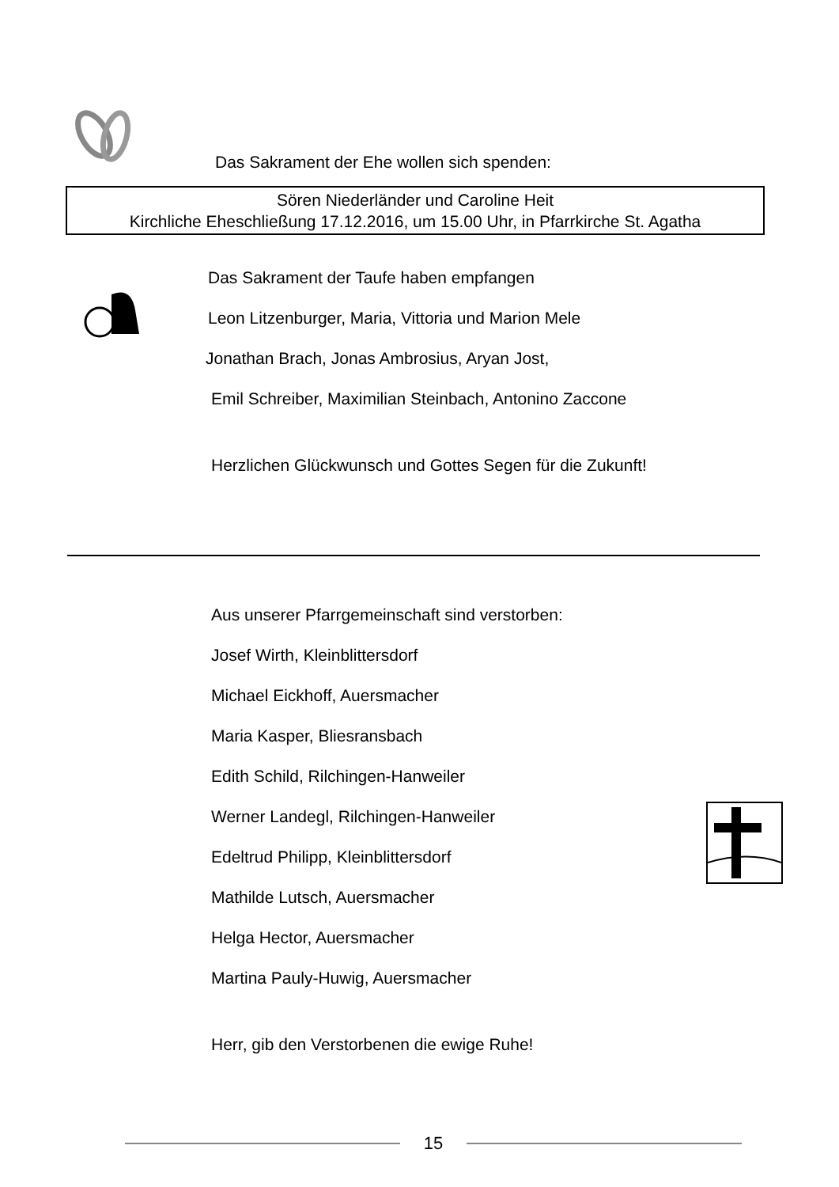Das Sakrament der Ehe wollen sich spenden:
Sören Niederländer und Caroline Heit
Kirchliche Eheschließung 17.12.2016, um 15.00 Uhr, in Pfarrkirche St. Agatha
Das Sakrament der Taufe haben empfangen
Leon Litzenburger, Maria, Vittoria und Marion Mele
Jonathan Brach, Jonas Ambrosius, Aryan Jost,
Emil Schreiber, Maximilian Steinbach, Antonino Zaccone
Herzlichen Glückwunsch und Gottes Segen für die Zukunft!
Aus unserer Pfarrgemeinschaft sind verstorben:
Josef Wirth, Kleinblittersdorf
Michael Eickhoff, Auersmacher
Maria Kasper, Bliesransbach
Edith Schild, Rilchingen-Hanweiler
Werner Landegl, Rilchingen-Hanweiler
Edeltrud Philipp, Kleinblittersdorf
Mathilde Lutsch, Auersmacher
Helga Hector, Auersmacher
Martina Pauly-Huwig, Auersmacher
Herr, gib den Verstorbenen die ewige Ruhe!
15